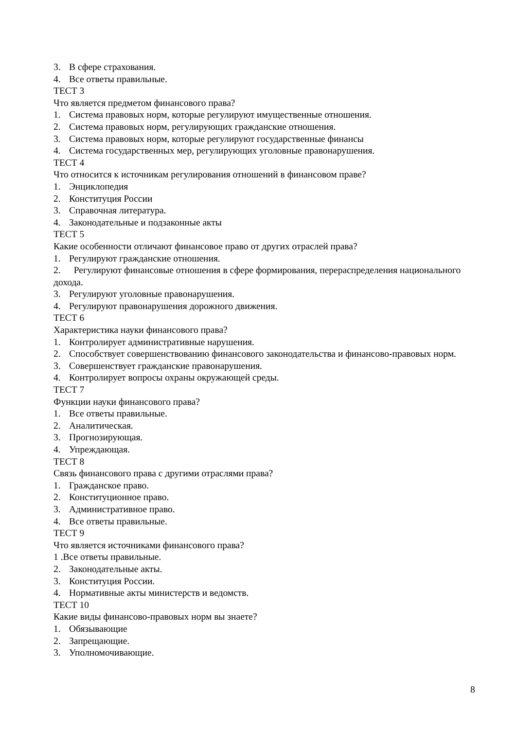3. В сфере страхования.
4. Все ответы правильные.
ТЕСТ 3
Что является предметом финансового права?
1. Система правовых норм, которые регулируют имущественные отношения.
2. Система правовых норм, регулирующих гражданские отношения.
3. Система правовых норм, которые регулируют государственные финансы
4. Система государственных мер, регулирующих уголовные правонарушения.
ТЕСТ 4
Что относится к источникам регулирования отношений в финансовом праве?
1. Энциклопедия
2. Конституция России
3. Справочная литература.
4. Законодательные и подзаконные акты
ТЕСТ 5
Какие особенности отличают финансовое право от других отраслей права?
1. Регулируют гражданские отношения.
2. Регулируют финансовые отношения в сфере формирования, перераспределения национального дохода.
3. Регулируют уголовные правонарушения.
4. Регулируют правонарушения дорожного движения.
ТЕСТ 6
Характеристика науки финансового права?
1. Контролирует административные нарушения.
2. Способствует совершенствованию финансового законодательства и финансово-правовых норм.
3. Совершенствует гражданские правонарушения.
4. Контролирует вопросы охраны окружающей среды.
ТЕСТ 7
Функции науки финансового права?
1. Все ответы правильные.
2. Аналитическая.
3. Прогнозирующая.
4. Упреждающая.
ТЕСТ 8
Связь финансового права с другими отраслями права?
1. Гражданское право.
2. Конституционное право.
3. Административное право.
4. Все ответы правильные.
ТЕСТ 9
Что является источниками финансового права?
1 .Все ответы правильные.
2. Законодательные акты.
3. Конституция России.
4. Нормативные акты министерств и ведомств.
ТЕСТ 10
Какие виды финансово-правовых норм вы знаете?
1. Обязывающие
2. Запрещающие.
3. Уполномочивающие.
8